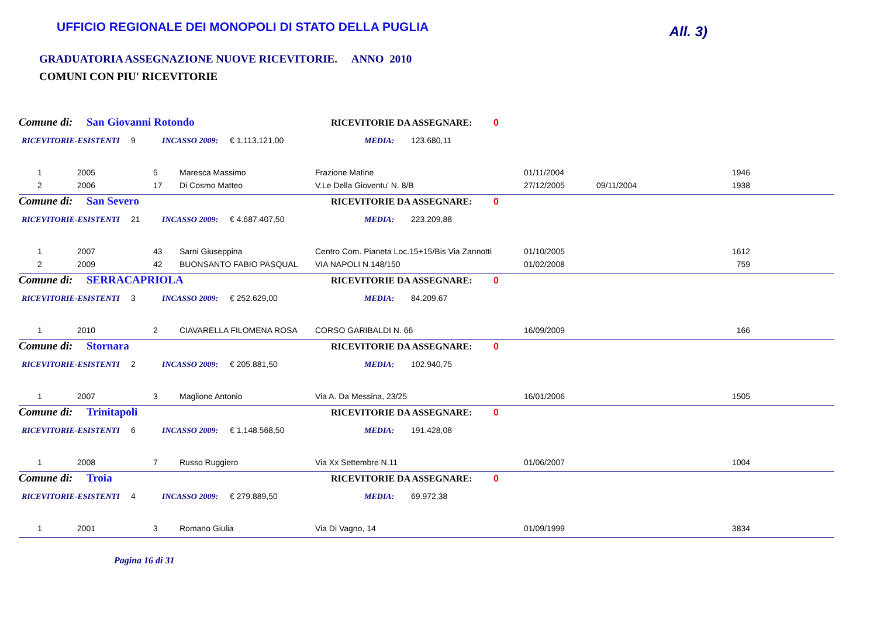UFFICIO REGIONALE DEI MONOPOLI DI STATO DELLA PUGLIA
All. 3)
GRADUATORIA ASSEGNAZIONE NUOVE RICEVITORIE. ANNO 2010
COMUNI CON PIU' RICEVITORIE
Comune di: San Giovanni Rotondo RICEVITORIE DA ASSEGNARE: 0
RICEVITORIE-ESISTENTI 9 INCASSO 2009: € 1.113.121,00 MEDIA: 123.680,11
| 1 | 2005 | 5 | Maresca Massimo | Frazione Matine | 01/11/2004 | | 1946 |
| 2 | 2006 | 17 | Di Cosmo Matteo | V.Le Della Gioventu' N. 8/B | 27/12/2005 | 09/11/2004 | 1938 |
Comune di: San Severo RICEVITORIE DA ASSEGNARE: 0
RICEVITORIE-ESISTENTI 21 INCASSO 2009: € 4.687.407,50 MEDIA: 223.209,88
| 1 | 2007 | 43 | Sarni Giuseppina | Centro Com. Pianeta Loc.15+15/Bis Via Zannotti | 01/10/2005 | | 1612 |
| 2 | 2009 | 42 | BUONSANTO FABIO PASQUAL | VIA NAPOLI N.148/150 | 01/02/2008 | | 759 |
Comune di: SERRACAPRIOLA RICEVITORIE DA ASSEGNARE: 0
RICEVITORIE-ESISTENTI 3 INCASSO 2009: € 252.629,00 MEDIA: 84.209,67
| 1 | 2010 | 2 | CIAVARELLA FILOMENA ROSA | CORSO GARIBALDI N. 66 | 16/09/2009 | | 166 |
Comune di: Stornara RICEVITORIE DA ASSEGNARE: 0
RICEVITORIE-ESISTENTI 2 INCASSO 2009: € 205.881,50 MEDIA: 102.940,75
| 1 | 2007 | 3 | Maglione Antonio | Via A. Da Messina, 23/25 | 16/01/2006 | | 1505 |
Comune di: Trinitapoli RICEVITORIE DA ASSEGNARE: 0
RICEVITORIE-ESISTENTI 6 INCASSO 2009: € 1.148.568,50 MEDIA: 191.428,08
| 1 | 2008 | 7 | Russo Ruggiero | Via Xx Settembre N.11 | 01/06/2007 | | 1004 |
Comune di: Troia RICEVITORIE DA ASSEGNARE: 0
RICEVITORIE-ESISTENTI 4 INCASSO 2009: € 279.889,50 MEDIA: 69.972,38
| 1 | 2001 | 3 | Romano Giulia | Via Di Vagno, 14 | 01/09/1999 | | 3834 |
Pagina 16 di 31